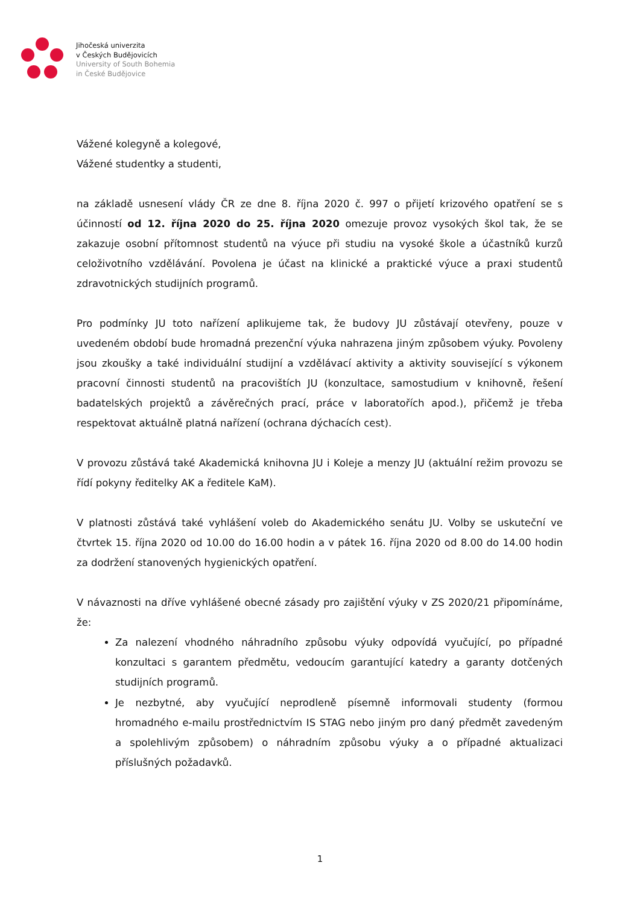Jihočeská univerzita
v Českých Budějovicích
University of South Bohemia
in České Budějovice
Vážené kolegyně a kolegové,
Vážené studentky a studenti,
na základě usnesení vlády ČR ze dne 8. října 2020 č. 997 o přijetí krizového opatření se s účinností od 12. října 2020 do 25. října 2020 omezuje provoz vysokých škol tak, že se zakazuje osobní přítomnost studentů na výuce při studiu na vysoké škole a účastníků kurzů celoživotního vzdělávání. Povolena je účast na klinické a praktické výuce a praxi studentů zdravotnických studijních programů.
Pro podmínky JU toto nařízení aplikujeme tak, že budovy JU zůstávají otevřeny, pouze v uvedeném období bude hromadná prezenční výuka nahrazena jiným způsobem výuky. Povoleny jsou zkoušky a také individuální studijní a vzdělávací aktivity a aktivity související s výkonem pracovní činnosti studentů na pracovištích JU (konzultace, samostudium v knihovně, řešení badatelských projektů a závěrečných prací, práce v laboratořích apod.), přičemž je třeba respektovat aktuálně platná nařízení (ochrana dýchacích cest).
V provozu zůstává také Akademická knihovna JU i Koleje a menzy JU (aktuální režim provozu se řídí pokyny ředitelky AK a ředitele KaM).
V platnosti zůstává také vyhlášení voleb do Akademického senátu JU. Volby se uskuteční ve čtvrtek 15. října 2020 od 10.00 do 16.00 hodin a v pátek 16. října 2020 od 8.00 do 14.00 hodin za dodržení stanovených hygienických opatření.
V návaznosti na dříve vyhlášené obecné zásady pro zajištění výuky v ZS 2020/21 připomínáme, že:
Za nalezení vhodného náhradního způsobu výuky odpovídá vyučující, po případné konzultaci s garantem předmětu, vedoucím garantující katedry a garanty dotčených studijních programů.
Je nezbytné, aby vyučující neprodleně písemně informovali studenty (formou hromadného e-mailu prostřednictvím IS STAG nebo jiným pro daný předmět zavedeným a spolehlivým způsobem) o náhradním způsobu výuky a o případné aktualizaci příslušných požadavků.
1